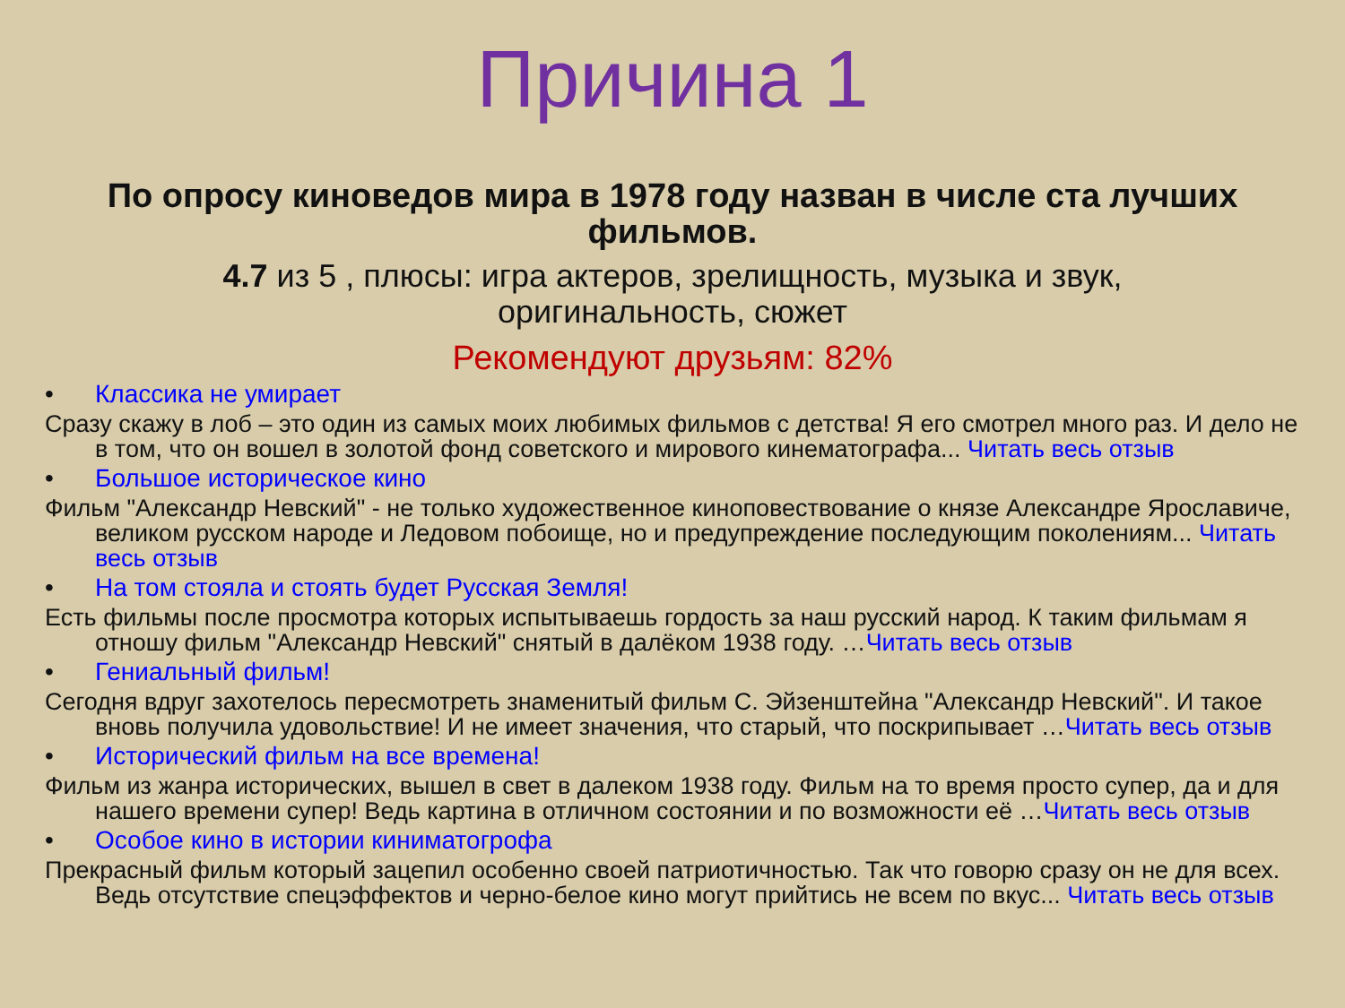Причина 1
По опросу киноведов мира в 1978 году назван в числе ста лучших фильмов.
4.7 из 5 , плюсы: игра актеров, зрелищность, музыка и звук, оригинальность, сюжет
Рекомендуют друзьям: 82%
• Классика не умирает
Сразу скажу в лоб – это один из самых моих любимых фильмов с детства! Я его смотрел много раз. И дело не в том, что он вошел в золотой фонд советского и мирового кинематографа... Читать весь отзыв
• Большое историческое кино
Фильм "Александр Невский" - не только художественное киноповествование о князе Александре Ярославиче, великом русском народе и Ледовом побоище, но и предупреждение последующим поколениям... Читать весь отзыв
• На том стояла и стоять будет Русская Земля!
Есть фильмы после просмотра которых испытываешь гордость за наш русский народ. К таким фильмам я отношу фильм "Александр Невский" снятый в далёком 1938 году. …Читать весь отзыв
• Гениальный фильм!
Сегодня вдруг захотелось пересмотреть знаменитый фильм С. Эйзенштейна "Александр Невский". И такое вновь получила удовольствие! И не имеет значения, что старый, что поскрипывает …Читать весь отзыв
• Исторический фильм на все времена!
Фильм из жанра исторических, вышел в свет в далеком 1938 году. Фильм на то время просто супер, да и для нашего времени супер! Ведь картина в отличном состоянии и по возможности её …Читать весь отзыв
• Особое кино в истории киниматогрофа
Прекрасный фильм который зацепил особенно своей патриотичностью. Так что говорю сразу он не для всех. Ведь отсутствие спецэффектов и черно-белое кино могут прийтись не всем по вкус... Читать весь отзыв